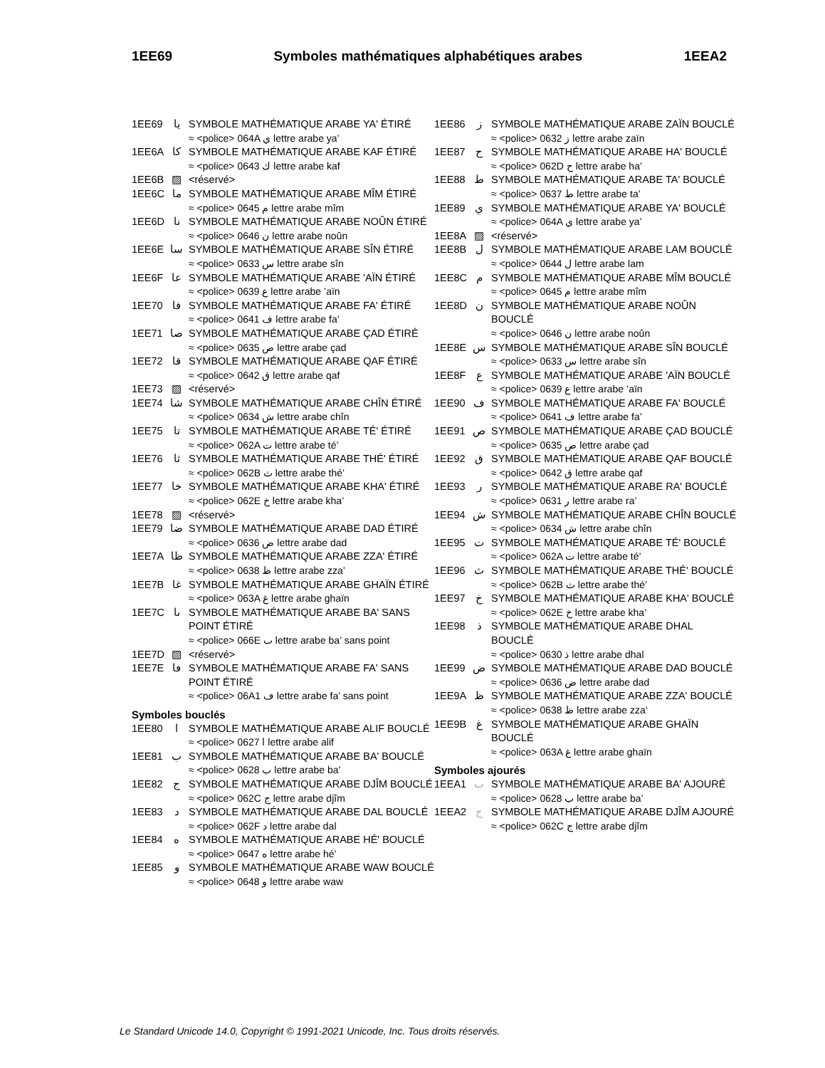1EE69 Symboles mathématiques alphabétiques arabes 1EEA2
1EE69 يا SYMBOLE MATHÉMATIQUE ARABE YA' ÉTIRÉ
≈ <police> 064A ي lettre arabe ya’
1EE6A كا SYMBOLE MATHÉMATIQUE ARABE KAF ÉTIRÉ
≈ <police> 0643 ك lettre arabe kaf
1EE6B ▨ <réservé>
1EE6C ما SYMBOLE MATHÉMATIQUE ARABE MÎM ÉTIRÉ
≈ <police> 0645 م lettre arabe mîm
1EE6D نا SYMBOLE MATHÉMATIQUE ARABE NOÛN ÉTIRÉ
≈ <police> 0646 ن lettre arabe noûn
1EE6E سا SYMBOLE MATHÉMATIQUE ARABE SÎN ÉTIRÉ
≈ <police> 0633 س lettre arabe sîn
1EE6F عا SYMBOLE MATHÉMATIQUE ARABE 'AÏN ÉTIRÉ
≈ <police> 0639 ع lettre arabe ’aïn
1EE70 فا SYMBOLE MATHÉMATIQUE ARABE FA' ÉTIRÉ
≈ <police> 0641 ف lettre arabe fa’
1EE71 صا SYMBOLE MATHÉMATIQUE ARABE ÇAD ÉTIRÉ
≈ <police> 0635 ص lettre arabe çad
1EE72 قا SYMBOLE MATHÉMATIQUE ARABE QAF ÉTIRÉ
≈ <police> 0642 ق lettre arabe qaf
1EE73 ▨ <réservé>
1EE74 شا SYMBOLE MATHÉMATIQUE ARABE CHÎN ÉTIRÉ
≈ <police> 0634 ش lettre arabe chîn
1EE75 تا SYMBOLE MATHÉMATIQUE ARABE TÉ' ÉTIRÉ
≈ <police> 062A ت lettre arabe té’
1EE76 ثا SYMBOLE MATHÉMATIQUE ARABE THÉ' ÉTIRÉ
≈ <police> 062B ث lettre arabe thé’
1EE77 خا SYMBOLE MATHÉMATIQUE ARABE KHA' ÉTIRÉ
≈ <police> 062E خ lettre arabe kha’
1EE78 ▨ <réservé>
1EE79 ضا SYMBOLE MATHÉMATIQUE ARABE DAD ÉTIRÉ
≈ <police> 0636 ض lettre arabe dad
1EE7A ظا SYMBOLE MATHÉMATIQUE ARABE ZZA' ÉTIRÉ
≈ <police> 0638 ظ lettre arabe zza’
1EE7B غا SYMBOLE MATHÉMATIQUE ARABE GHAÏN ÉTIRÉ
≈ <police> 063A غ lettre arabe ghaïn
1EE7C ٮا SYMBOLE MATHÉMATIQUE ARABE BA' SANS POINT ÉTIRÉ
≈ <police> 066E ٮ lettre arabe ba’ sans point
1EE7D ▨ <réservé>
1EE7E ڡا SYMBOLE MATHÉMATIQUE ARABE FA' SANS POINT ÉTIRÉ
≈ <police> 06A1 ڡ lettre arabe fa’ sans point
Symboles bouclés
1EE80 ا SYMBOLE MATHÉMATIQUE ARABE ALIF BOUCLÉ
≈ <police> 0627 ا lettre arabe alif
1EE81 ب SYMBOLE MATHÉMATIQUE ARABE BA' BOUCLÉ
≈ <police> 0628 ب lettre arabe ba’
1EE82 ج SYMBOLE MATHÉMATIQUE ARABE DJÎM BOUCLÉ
≈ <police> 062C ج lettre arabe djîm
1EE83 د SYMBOLE MATHÉMATIQUE ARABE DAL BOUCLÉ
≈ <police> 062F د lettre arabe dal
1EE84 ه SYMBOLE MATHÉMATIQUE ARABE HÉ' BOUCLÉ
≈ <police> 0647 ه lettre arabe hé’
1EE85 و SYMBOLE MATHÉMATIQUE ARABE WAW BOUCLÉ
≈ <police> 0648 و lettre arabe waw
1EE86 ز SYMBOLE MATHÉMATIQUE ARABE ZAÏN BOUCLÉ
≈ <police> 0632 ز lettre arabe zaïn
1EE87 ح SYMBOLE MATHÉMATIQUE ARABE HA' BOUCLÉ
≈ <police> 062D ح lettre arabe ha’
1EE88 ط SYMBOLE MATHÉMATIQUE ARABE TA' BOUCLÉ
≈ <police> 0637 ط lettre arabe ta’
1EE89 ي SYMBOLE MATHÉMATIQUE ARABE YA' BOUCLÉ
≈ <police> 064A ي lettre arabe ya’
1EE8A ▨ <réservé>
1EE8B ل SYMBOLE MATHÉMATIQUE ARABE LAM BOUCLÉ
≈ <police> 0644 ل lettre arabe lam
1EE8C م SYMBOLE MATHÉMATIQUE ARABE MÎM BOUCLÉ
≈ <police> 0645 م lettre arabe mîm
1EE8D ن SYMBOLE MATHÉMATIQUE ARABE NOÛN BOUCLÉ
≈ <police> 0646 ن lettre arabe noûn
1EE8E س SYMBOLE MATHÉMATIQUE ARABE SÎN BOUCLÉ
≈ <police> 0633 س lettre arabe sîn
1EE8F ع SYMBOLE MATHÉMATIQUE ARABE 'AÏN BOUCLÉ
≈ <police> 0639 ع lettre arabe ’aïn
1EE90 ف SYMBOLE MATHÉMATIQUE ARABE FA' BOUCLÉ
≈ <police> 0641 ف lettre arabe fa’
1EE91 ص SYMBOLE MATHÉMATIQUE ARABE ÇAD BOUCLÉ
≈ <police> 0635 ص lettre arabe çad
1EE92 ق SYMBOLE MATHÉMATIQUE ARABE QAF BOUCLÉ
≈ <police> 0642 ق lettre arabe qaf
1EE93 ر SYMBOLE MATHÉMATIQUE ARABE RA' BOUCLÉ
≈ <police> 0631 ر lettre arabe ra’
1EE94 ش SYMBOLE MATHÉMATIQUE ARABE CHÎN BOUCLÉ
≈ <police> 0634 ش lettre arabe chîn
1EE95 ت SYMBOLE MATHÉMATIQUE ARABE TÉ' BOUCLÉ
≈ <police> 062A ت lettre arabe té’
1EE96 ث SYMBOLE MATHÉMATIQUE ARABE THÉ' BOUCLÉ
≈ <police> 062B ث lettre arabe thé’
1EE97 خ SYMBOLE MATHÉMATIQUE ARABE KHA' BOUCLÉ
≈ <police> 062E خ lettre arabe kha’
1EE98 ذ SYMBOLE MATHÉMATIQUE ARABE DHAL BOUCLÉ
≈ <police> 0630 ذ lettre arabe dhal
1EE99 ض SYMBOLE MATHÉMATIQUE ARABE DAD BOUCLÉ
≈ <police> 0636 ض lettre arabe dad
1EE9A ظ SYMBOLE MATHÉMATIQUE ARABE ZZA' BOUCLÉ
≈ <police> 0638 ظ lettre arabe zza’
1EE9B غ SYMBOLE MATHÉMATIQUE ARABE GHAÏN BOUCLÉ
≈ <police> 063A غ lettre arabe ghaïn
Symboles ajourés
1EEA1 ب SYMBOLE MATHÉMATIQUE ARABE BA' AJOURÉ
≈ <police> 0628 ب lettre arabe ba’
1EEA2 ج SYMBOLE MATHÉMATIQUE ARABE DJÎM AJOURÉ
≈ <police> 062C ج lettre arabe djîm
Le Standard Unicode 14.0, Copyright © 1991-2021 Unicode, Inc. Tous droits réservés.